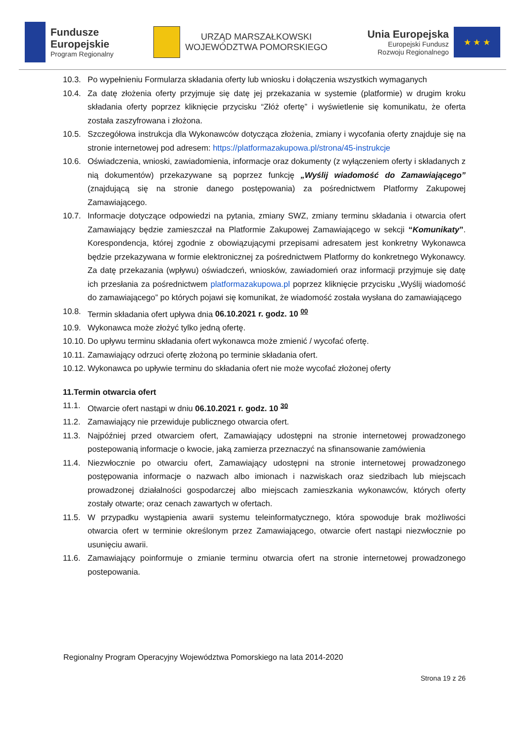Fundusze
Europejskie
Program Regionalny
URZĄD MARSZAŁKOWSKI
WOJEWÓDZTWA POMORSKIEGO
Unia Europejska
Europejski Fundusz
Rozwoju Regionalnego
★ ★ ★
10.3. Po wypełnieniu Formularza składania oferty lub wniosku i dołączenia wszystkich wymaganych
10.4. Za datę złożenia oferty przyjmuje się datę jej przekazania w systemie (platformie) w drugim kroku składania oferty poprzez kliknięcie przycisku “Złóż ofertę” i wyświetlenie się komunikatu, że oferta została zaszyfrowana i złożona.
10.5. Szczegółowa instrukcja dla Wykonawców dotycząca złożenia, zmiany i wycofania oferty znajduje się na stronie internetowej pod adresem: https://platformazakupowa.pl/strona/45-instrukcje
10.6. Oświadczenia, wnioski, zawiadomienia, informacje oraz dokumenty (z wyłączeniem oferty i składanych z nią dokumentów) przekazywane są poprzez funkcję „Wyślij wiadomość do Zamawiającego” (znajdującą się na stronie danego postępowania) za pośrednictwem Platformy Zakupowej Zamawiającego.
10.7. Informacje dotyczące odpowiedzi na pytania, zmiany SWZ, zmiany terminu składania i otwarcia ofert Zamawiający będzie zamieszczał na Platformie Zakupowej Zamawiającego w sekcji “Komunikaty”. Korespondencja, której zgodnie z obowiązującymi przepisami adresatem jest konkretny Wykonawca będzie przekazywana w formie elektronicznej za pośrednictwem Platformy do konkretnego Wykonawcy. Za datę przekazania (wpływu) oświadczeń, wniosków, zawiadomień oraz informacji przyjmuje się datę ich przesłania za pośrednictwem platformazakupowa.pl poprzez kliknięcie przycisku „Wyślij wiadomość do zamawiającego” po których pojawi się komunikat, że wiadomość została wysłana do zamawiającego
10.8. Termin składania ofert upływa dnia 06.10.2021 r. godz. 10 <sup>00</sup>
10.9. Wykonawca może złożyć tylko jedną ofertę.
10.10. Do upływu terminu składania ofert wykonawca może zmienić / wycofać ofertę.
10.11. Zamawiający odrzuci ofertę złożoną po terminie składania ofert.
10.12. Wykonawca po upływie terminu do składania ofert nie może wycofać złożonej oferty
11.Termin otwarcia ofert
11.1. Otwarcie ofert nastąpi w dniu 06.10.2021 r. godz. 10 <sup>30</sup>
11.2. Zamawiający nie przewiduje publicznego otwarcia ofert.
11.3. Najpóźniej przed otwarciem ofert, Zamawiający udostępni na stronie internetowej prowadzonego postepowanią informacje o kwocie, jaką zamierza przeznaczyć na sfinansowanie zamówienia
11.4. Niezwłocznie po otwarciu ofert, Zamawiający udostępni na stronie internetowej prowadzonego postępowania informacje o nazwach albo imionach i nazwiskach oraz siedzibach lub miejscach prowadzonej działalności gospodarczej albo miejscach zamieszkania wykonawców, których oferty zostały otwarte; oraz cenach zawartych w ofertach.
11.5. W przypadku wystąpienia awarii systemu teleinformatycznego, która spowoduje brak możliwości otwarcia ofert w terminie określonym przez Zamawiającego, otwarcie ofert nastąpi niezwłocznie po usunięciu awarii.
11.6. Zamawiający poinformuje o zmianie terminu otwarcia ofert na stronie internetowej prowadzonego postepowania.
Regionalny Program Operacyjny Województwa Pomorskiego na lata 2014-2020
Strona 19 z 26